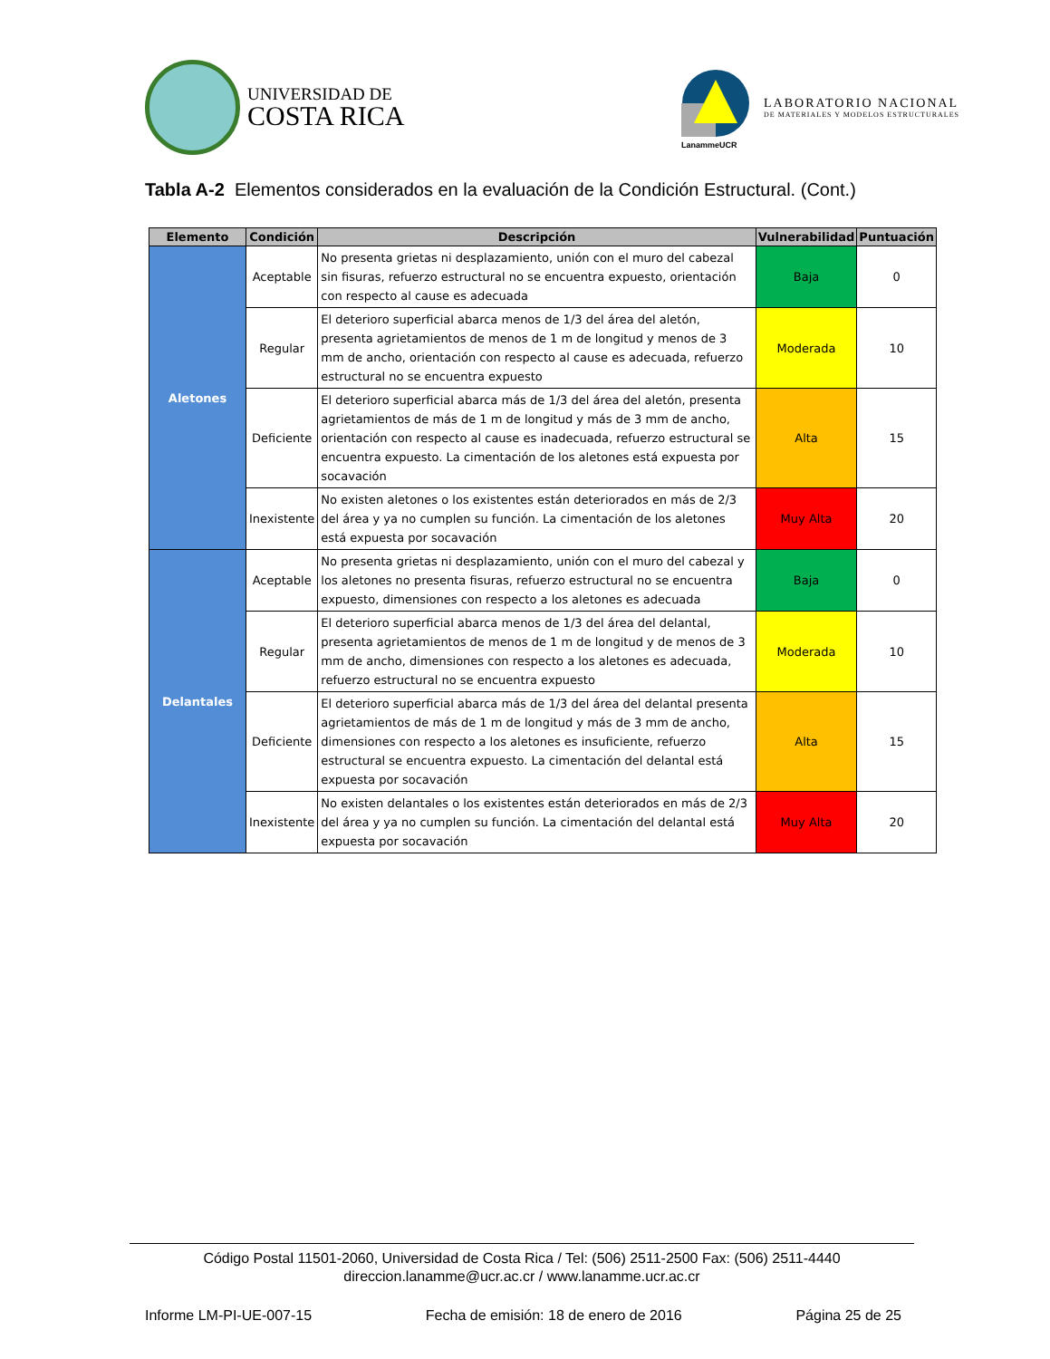UNIVERSIDAD DE
COSTA RICA
LanammeUCR
LABORATORIO NACIONAL
DE MATERIALES Y MODELOS ESTRUCTURALES
Tabla A-2 Elementos considerados en la evaluación de la Condición Estructural. (Cont.)
| Elemento | Condición | Descripción | Vulnerabilidad | Puntuación |
| --- | --- | --- | --- | --- |
| Aletones | Aceptable | No presenta grietas ni desplazamiento, unión con el muro del cabezal sin fisuras, refuerzo estructural no se encuentra expuesto, orientación con respecto al cause es adecuada | Baja | 0 |
| | Regular | El deterioro superficial abarca menos de 1/3 del área del aletón, presenta agrietamientos de menos de 1 m de longitud y menos de 3 mm de ancho, orientación con respecto al cause es adecuada, refuerzo estructural no se encuentra expuesto | Moderada | 10 |
| | Deficiente | El deterioro superficial abarca más de 1/3 del área del aletón, presenta agrietamientos de más de 1 m de longitud y más de 3 mm de ancho, orientación con respecto al cause es inadecuada, refuerzo estructural se encuentra expuesto. La cimentación de los aletones está expuesta por socavación | Alta | 15 |
| | Inexistente | No existen aletones o los existentes están deteriorados en más de 2/3 del área y ya no cumplen su función. La cimentación de los aletones está expuesta por socavación | Muy Alta | 20 |
| Delantales | Aceptable | No presenta grietas ni desplazamiento, unión con el muro del cabezal y los aletones no presenta fisuras, refuerzo estructural no se encuentra expuesto, dimensiones con respecto a los aletones es adecuada | Baja | 0 |
| | Regular | El deterioro superficial abarca menos de 1/3 del área del delantal, presenta agrietamientos de menos de 1 m de longitud y de menos de 3 mm de ancho, dimensiones con respecto a los aletones es adecuada, refuerzo estructural no se encuentra expuesto | Moderada | 10 |
| | Deficiente | El deterioro superficial abarca más de 1/3 del área del delantal presenta agrietamientos de más de 1 m de longitud y más de 3 mm de ancho, dimensiones con respecto a los aletones es insuficiente, refuerzo estructural se encuentra expuesto. La cimentación del delantal está expuesta por socavación | Alta | 15 |
| | Inexistente | No existen delantales o los existentes están deteriorados en más de 2/3 del área y ya no cumplen su función. La cimentación del delantal está expuesta por socavación | Muy Alta | 20 |
Código Postal 11501-2060, Universidad de Costa Rica / Tel: (506) 2511-2500 Fax: (506) 2511-4440
direccion.lanamme@ucr.ac.cr / www.lanamme.ucr.ac.cr
Informe LM-PI-UE-007-15 Fecha de emisión: 18 de enero de 2016 Página 25 de 25